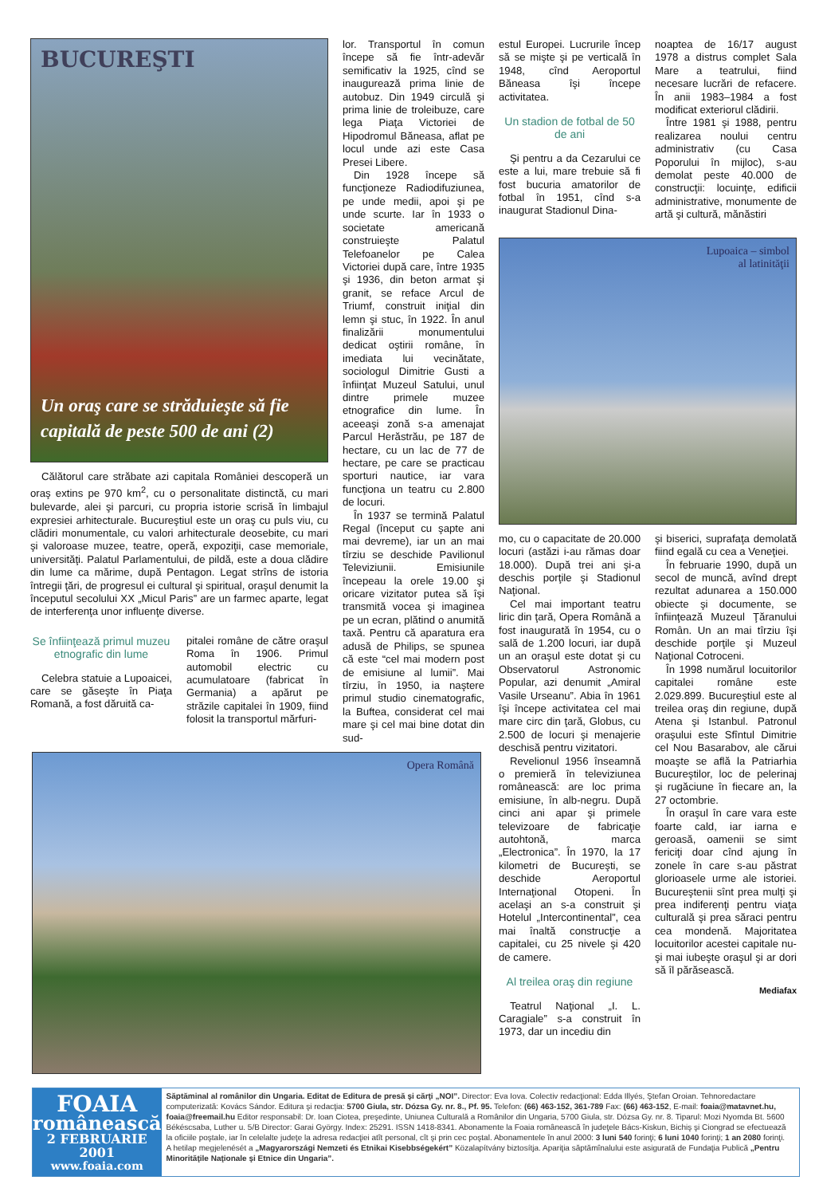BUCUREŞTI
Un oraş care se străduieşte să fie capitală de peste 500 de ani (2)
Călătorul care străbate azi capitala României descoperă un oraş extins pe 970 km<sup>2</sup>, cu o personalitate distinctă, cu mari bulevarde, alei şi parcuri, cu propria istorie scrisă în limbajul expresiei arhitecturale. Bucureştiul este un oraş cu puls viu, cu clădiri monumentale, cu valori arhitecturale deosebite, cu mari şi valoroase muzee, teatre, operă, expoziţii, case memoriale, universităţi. Palatul Parlamentului, de pildă, este a doua clădire din lume ca mărime, după Pentagon. Legat strîns de istoria întregii ţări, de progresul ei cultural şi spiritual, oraşul denumit la începutul secolului XX „Micul Paris” are un farmec aparte, legat de interferenţa unor influenţe diverse.
Se înfiinţează primul muzeu etnografic din lume
Celebra statuie a Lupoaicei, care se găseşte în Piaţa Romană, a fost dăruită ca-
pitalei române de către oraşul Roma în 1906. Primul automobil electric cu acumulatoare (fabricat în Germania) a apărut pe străzile capitalei în 1909, fiind folosit la transportul mărfuri-
lor. Transportul în comun începe să fie într-adevăr semificativ la 1925, cînd se inaugurează prima linie de autobuz. Din 1949 circulă şi prima linie de troleibuze, care lega Piaţa Victoriei de Hipodromul Băneasa, aflat pe locul unde azi este Casa Presei Libere.
Din 1928 începe să funcţioneze Radiodifuziunea, pe unde medii, apoi şi pe unde scurte. Iar în 1933 o societate americană construieşte Palatul Telefoanelor pe Calea Victoriei după care, între 1935 şi 1936, din beton armat şi granit, se reface Arcul de Triumf, construit iniţial din lemn şi stuc, în 1922. În anul finalizării monumentului dedicat oştirii române, în imediata lui vecinătate, sociologul Dimitrie Gusti a înfiinţat Muzeul Satului, unul dintre primele muzee etnografice din lume. În aceeaşi zonă s-a amenajat Parcul Herăstrău, pe 187 de hectare, cu un lac de 77 de hectare, pe care se practicau sporturi nautice, iar vara funcţiona un teatru cu 2.800 de locuri.
În 1937 se termină Palatul Regal (început cu şapte ani mai devreme), iar un an mai tîrziu se deschide Pavilionul Televiziunii. Emisiunile începeau la orele 19.00 şi oricare vizitator putea să îşi transmită vocea şi imaginea pe un ecran, plătind o anumită taxă. Pentru că aparatura era adusă de Philips, se spunea că este “cel mai modern post de emisiune al lumii”. Mai tîrziu, în 1950, ia naştere primul studio cinematografic, la Buftea, considerat cel mai mare şi cel mai bine dotat din sud-
estul Europei. Lucrurile încep să se mişte şi pe verticală în 1948, cînd Aeroportul Băneasa îşi începe activitatea.
Un stadion de fotbal de 50 de ani
Şi pentru a da Cezarului ce este a lui, mare trebuie să fi fost bucuria amatorilor de fotbal în 1951, cînd s-a inaugurat Stadionul Dina-
noaptea de 16/17 august 1978 a distrus complet Sala Mare a teatrului, fiind necesare lucrări de refacere. În anii 1983–1984 a fost modificat exteriorul clădirii.
Între 1981 şi 1988, pentru realizarea noului centru administrativ (cu Casa Poporului în mijloc), s-au demolat peste 40.000 de construcţii: locuinţe, edificii administrative, monumente de artă şi cultură, mănăstiri
Lupoaica – simbol
al latinităţii
mo, cu o capacitate de 20.000 locuri (astăzi i-au rămas doar 18.000). După trei ani şi-a deschis porţile şi Stadionul Naţional.
Cel mai important teatru liric din ţară, Opera Română a fost inaugurată în 1954, cu o sală de 1.200 locuri, iar după un an oraşul este dotat şi cu Observatorul Astronomic Popular, azi denumit „Amiral Vasile Urseanu”. Abia în 1961 îşi începe activitatea cel mai mare circ din ţară, Globus, cu 2.500 de locuri şi menajerie deschisă pentru vizitatori.
Revelionul 1956 înseamnă o premieră în televiziunea românească: are loc prima emisiune, în alb-negru. După cinci ani apar şi primele televizoare de fabricaţie autohtonă, marca „Electronica”. În 1970, la 17 kilometri de Bucureşti, se deschide Aeroportul Internaţional Otopeni. În acelaşi an s-a construit şi Hotelul „Intercontinental”, cea mai înaltă construcţie a capitalei, cu 25 nivele şi 420 de camere.
Al treilea oraş din regiune
Teatrul Naţional „I. L. Caragiale” s-a construit în 1973, dar un incediu din
şi biserici, suprafaţa demolată fiind egală cu cea a Veneţiei.
În februarie 1990, după un secol de muncă, avînd drept rezultat adunarea a 150.000 obiecte şi documente, se înfiinţează Muzeul Ţăranului Român. Un an mai tîrziu îşi deschide porţile şi Muzeul Naţional Cotroceni.
În 1998 numărul locuitorilor capitalei române este 2.029.899. Bucureştiul este al treilea oraş din regiune, după Atena şi Istanbul. Patronul oraşului este Sfîntul Dimitrie cel Nou Basarabov, ale cărui moaşte se află la Patriarhia Bucureştilor, loc de pelerinaj şi rugăciune în fiecare an, la 27 octombrie.
În oraşul în care vara este foarte cald, iar iarna e geroasă, oamenii se simt fericiţi doar cînd ajung în zonele în care s-au păstrat glorioasele urme ale istoriei. Bucureştenii sînt prea mulţi şi prea indiferenţi pentru viaţa culturală şi prea săraci pentru cea mondenă. Majoritatea locuitorilor acestei capitale nu-şi mai iubeşte oraşul şi ar dori să îl părăsească.
Mediafax
Opera Română
FOAIA
românească
2 FEBRUARIE 2001
www.foaia.com
Săptăminal al românilor din Ungaria. Editat de Editura de presă şi cărţi „NOI”. Director: Eva Iova. Colectiv redacţional: Edda Illyés, Ştefan Oroian. Tehnoredactare computerizată: Kovács Sándor. Editura şi redacţia: 5700 Giula, str. Dózsa Gy. nr. 8., Pf. 95. Telefon: (66) 463-152, 361-789 Fax: (66) 463-152, E-mail: foaia@matavnet.hu, foaia@freemail.hu Editor responsabil: Dr. Ioan Ciotea, preşedinte, Uniunea Culturală a Românilor din Ungaria, 5700 Giula, str. Dózsa Gy. nr. 8. Tiparul: Mozi Nyomda Bt. 5600 Békéscsaba, Luther u. 5/B Director: Garai György. Index: 25291. ISSN 1418-8341. Abonamente la Foaia românească în judeţele Bács-Kiskun, Bichiş şi Ciongrad se efectuează la oficiile poştale, iar în celelalte judeţe la adresa redacţiei atît personal, cît şi prin cec poştal. Abonamentele în anul 2000: 3 luni 540 forinţi; 6 luni 1040 forinţi; 1 an 2080 forinţi.
A hetilap megjelenését a „Magyarországi Nemzeti és Etnikai Kisebbségekért” Közalapítvány biztosítja. Apariţia săptămînalului este asigurată de Fundaţia Publică „Pentru Minorităţile Naţionale şi Etnice din Ungaria”.